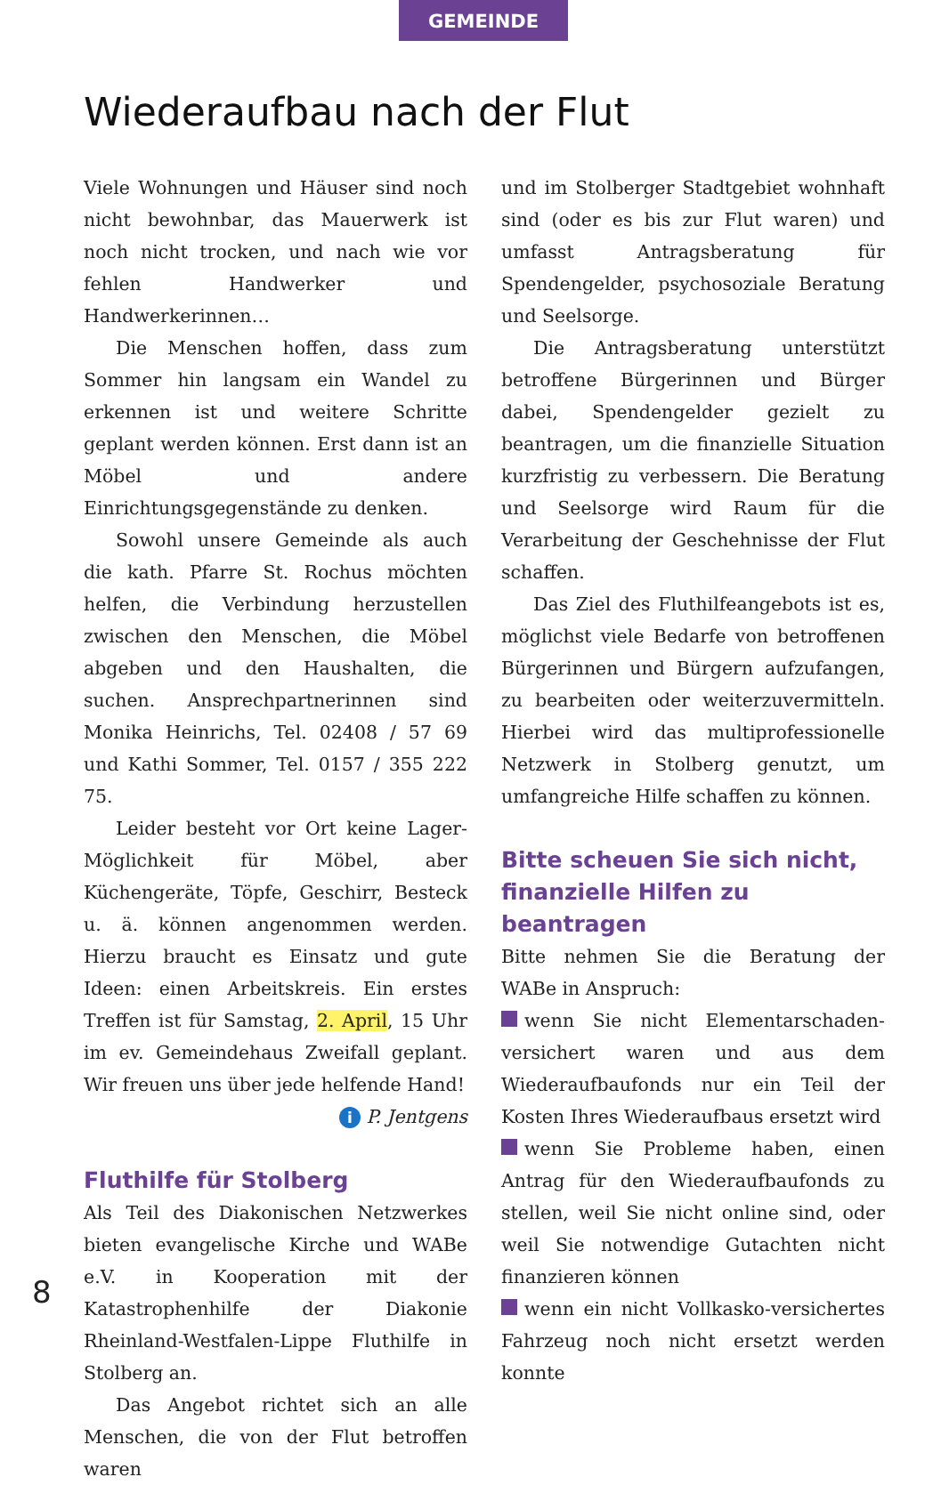GEMEINDE
Wiederaufbau nach der Flut
Viele Wohnungen und Häuser sind noch nicht bewohnbar, das Mauerwerk ist noch nicht trocken, und nach wie vor fehlen Handwerker und Handwerkerinnen…
Die Menschen hoffen, dass zum Sommer hin langsam ein Wandel zu erkennen ist und weitere Schritte geplant werden können. Erst dann ist an Möbel und andere Einrichtungsgegenstände zu denken.
Sowohl unsere Gemeinde als auch die kath. Pfarre St. Rochus möchten helfen, die Verbindung herzustellen zwischen den Menschen, die Möbel abgeben und den Haushalten, die suchen. Ansprechpartnerinnen sind Monika Heinrichs, Tel. 02408 / 57 69 und Kathi Sommer, Tel. 0157 / 355 222 75.
Leider besteht vor Ort keine Lager-Möglichkeit für Möbel, aber Küchengeräte, Töpfe, Geschirr, Besteck u. ä. können angenommen werden. Hierzu braucht es Einsatz und gute Ideen: einen Arbeitskreis. Ein erstes Treffen ist für Samstag, 2. April, 15 Uhr im ev. Gemeindehaus Zweifall geplant. Wir freuen uns über jede helfende Hand!
i P. Jentgens
Fluthilfe für Stolberg
Als Teil des Diakonischen Netzwerkes bieten evangelische Kirche und WABe e.V. in Kooperation mit der Katastrophenhilfe der Diakonie Rheinland-Westfalen-Lippe Fluthilfe in Stolberg an.
Das Angebot richtet sich an alle Menschen, die von der Flut betroffen waren
und im Stolberger Stadtgebiet wohnhaft sind (oder es bis zur Flut waren) und umfasst Antragsberatung für Spendengelder, psychosoziale Beratung und Seelsorge.
Die Antragsberatung unterstützt betroffene Bürgerinnen und Bürger dabei, Spendengelder gezielt zu beantragen, um die finanzielle Situation kurzfristig zu verbessern. Die Beratung und Seelsorge wird Raum für die Verarbeitung der Geschehnisse der Flut schaffen.
Das Ziel des Fluthilfeangebots ist es, möglichst viele Bedarfe von betroffenen Bürgerinnen und Bürgern aufzufangen, zu bearbeiten oder weiterzuvermitteln. Hierbei wird das multiprofessionelle Netzwerk in Stolberg genutzt, um umfangreiche Hilfe schaffen zu können.
Bitte scheuen Sie sich nicht, finanzielle Hilfen zu beantragen
Bitte nehmen Sie die Beratung der WABe in Anspruch:
wenn Sie nicht Elementarschaden-versichert waren und aus dem Wiederaufbaufonds nur ein Teil der Kosten Ihres Wiederaufbaus ersetzt wird
wenn Sie Probleme haben, einen Antrag für den Wiederaufbaufonds zu stellen, weil Sie nicht online sind, oder weil Sie notwendige Gutachten nicht finanzieren können
wenn ein nicht Vollkasko-versichertes Fahrzeug noch nicht ersetzt werden konnte
8